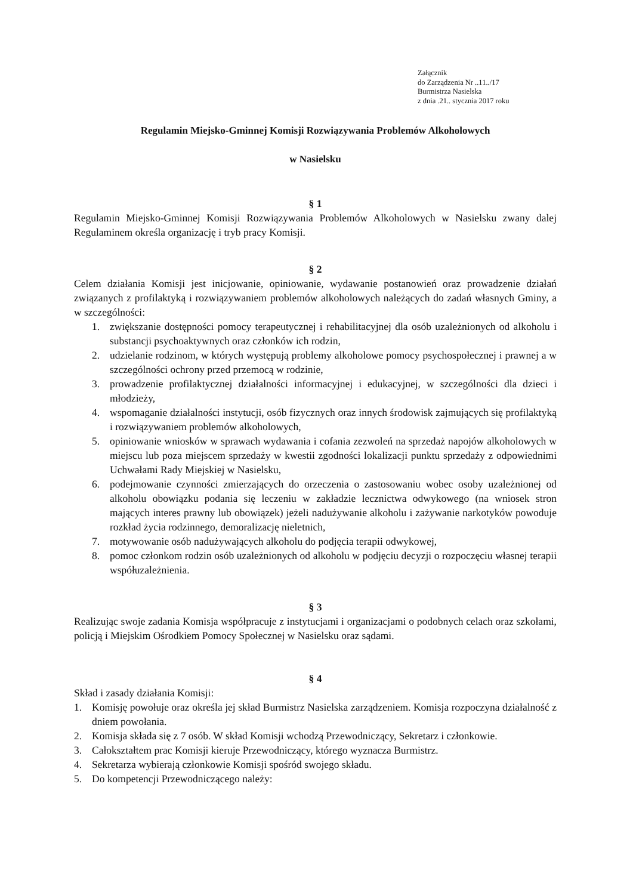Załącznik
do Zarządzenia Nr ..11../17
Burmistrza Nasielska
z dnia .21.. stycznia 2017 roku
Regulamin Miejsko-Gminnej Komisji Rozwiązywania Problemów Alkoholowych
w Nasielsku
§ 1
Regulamin Miejsko-Gminnej Komisji Rozwiązywania Problemów Alkoholowych w Nasielsku zwany dalej Regulaminem określa organizację i tryb pracy Komisji.
§ 2
Celem działania Komisji jest inicjowanie, opiniowanie, wydawanie postanowień oraz prowadzenie działań związanych z profilaktyką i rozwiązywaniem problemów alkoholowych należących do zadań własnych Gminy, a w szczególności:
1. zwiększanie dostępności pomocy terapeutycznej i rehabilitacyjnej dla osób uzależnionych od alkoholu i substancji psychoaktywnych oraz członków ich rodzin,
2. udzielanie rodzinom, w których występują problemy alkoholowe pomocy psychospołecznej i prawnej a w szczególności ochrony przed przemocą w rodzinie,
3. prowadzenie profilaktycznej działalności informacyjnej i edukacyjnej, w szczególności dla dzieci i młodzieży,
4. wspomaganie działalności instytucji, osób fizycznych oraz innych środowisk zajmujących się profilaktyką i rozwiązywaniem problemów alkoholowych,
5. opiniowanie wniosków w sprawach wydawania i cofania zezwoleń na sprzedaż napojów alkoholowych w miejscu lub poza miejscem sprzedaży w kwestii zgodności lokalizacji punktu sprzedaży z odpowiednimi Uchwałami Rady Miejskiej w Nasielsku,
6. podejmowanie czynności zmierzających do orzeczenia o zastosowaniu wobec osoby uzależnionej od alkoholu obowiązku podania się leczeniu w zakładzie lecznictwa odwykowego (na wniosek stron mających interes prawny lub obowiązek) jeżeli nadużywanie alkoholu i zażywanie narkotyków powoduje rozkład życia rodzinnego, demoralizację nieletnich,
7. motywowanie osób nadużywających alkoholu do podjęcia terapii odwykowej,
8. pomoc członkom rodzin osób uzależnionych od alkoholu w podjęciu decyzji o rozpoczęciu własnej terapii współuzależnienia.
§ 3
Realizując swoje zadania Komisja współpracuje z instytucjami i organizacjami o podobnych celach oraz szkołami, policją i Miejskim Ośrodkiem Pomocy Społecznej w Nasielsku oraz sądami.
§ 4
Skład i zasady działania Komisji:
1. Komisję powołuje oraz określa jej skład Burmistrz Nasielska zarządzeniem. Komisja rozpoczyna działalność z dniem powołania.
2. Komisja składa się z 7 osób. W skład Komisji wchodzą Przewodniczący, Sekretarz i członkowie.
3. Całokształtem prac Komisji kieruje Przewodniczący, którego wyznacza Burmistrz.
4. Sekretarza wybierają członkowie Komisji spośród swojego składu.
5. Do kompetencji Przewodniczącego należy: